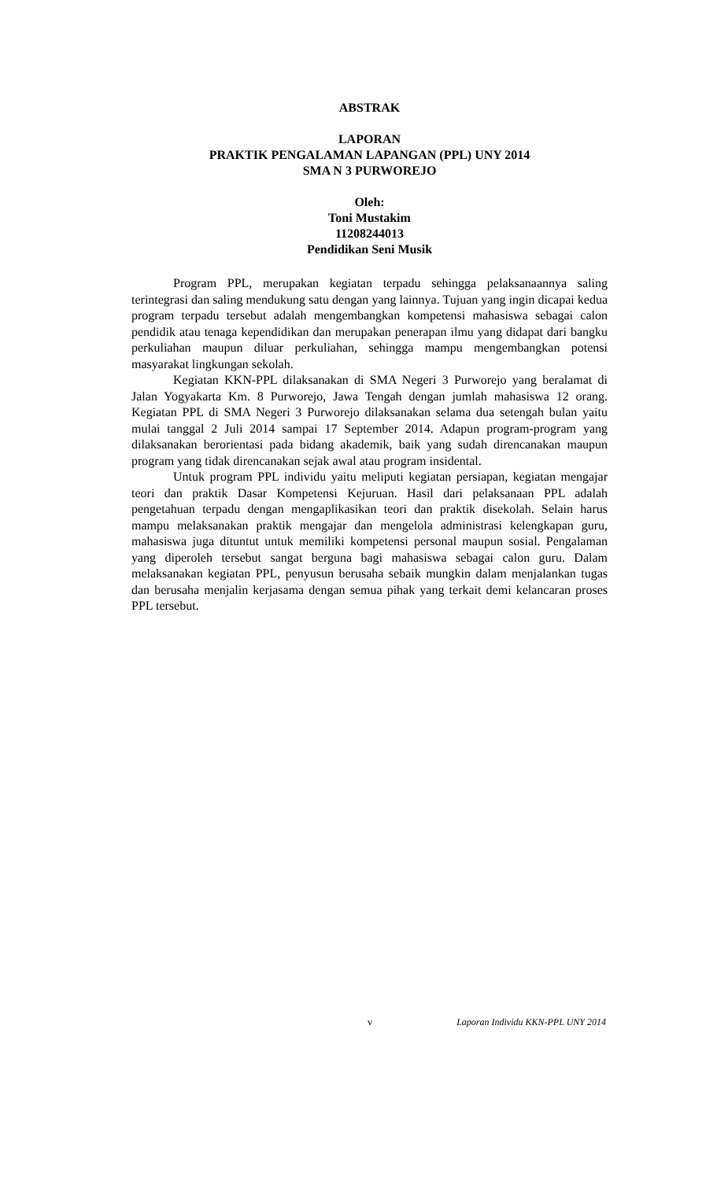ABSTRAK
LAPORAN
PRAKTIK PENGALAMAN LAPANGAN (PPL) UNY 2014
SMA N 3 PURWOREJO
Oleh:
Toni Mustakim
11208244013
Pendidikan Seni Musik
Program PPL, merupakan kegiatan terpadu sehingga pelaksanaannya saling terintegrasi dan saling mendukung satu dengan yang lainnya. Tujuan yang ingin dicapai kedua program terpadu tersebut adalah mengembangkan kompetensi mahasiswa sebagai calon pendidik atau tenaga kependidikan dan merupakan penerapan ilmu yang didapat dari bangku perkuliahan maupun diluar perkuliahan, sehingga mampu mengembangkan potensi masyarakat lingkungan sekolah.
Kegiatan KKN-PPL dilaksanakan di SMA Negeri 3 Purworejo yang beralamat di Jalan Yogyakarta Km. 8 Purworejo, Jawa Tengah dengan jumlah mahasiswa 12 orang. Kegiatan PPL di SMA Negeri 3 Purworejo dilaksanakan selama dua setengah bulan yaitu mulai tanggal 2 Juli 2014 sampai 17 September 2014. Adapun program-program yang dilaksanakan berorientasi pada bidang akademik, baik yang sudah direncanakan maupun program yang tidak direncanakan sejak awal atau program insidental.
Untuk program PPL individu yaitu meliputi kegiatan persiapan, kegiatan mengajar teori dan praktik Dasar Kompetensi Kejuruan. Hasil dari pelaksanaan PPL adalah pengetahuan terpadu dengan mengaplikasikan teori dan praktik disekolah. Selain harus mampu melaksanakan praktik mengajar dan mengelola administrasi kelengkapan guru, mahasiswa juga dituntut untuk memiliki kompetensi personal maupun sosial. Pengalaman yang diperoleh tersebut sangat berguna bagi mahasiswa sebagai calon guru. Dalam melaksanakan kegiatan PPL, penyusun berusaha sebaik mungkin dalam menjalankan tugas dan berusaha menjalin kerjasama dengan semua pihak yang terkait demi kelancaran proses PPL tersebut.
v Laporan Individu KKN-PPL UNY 2014